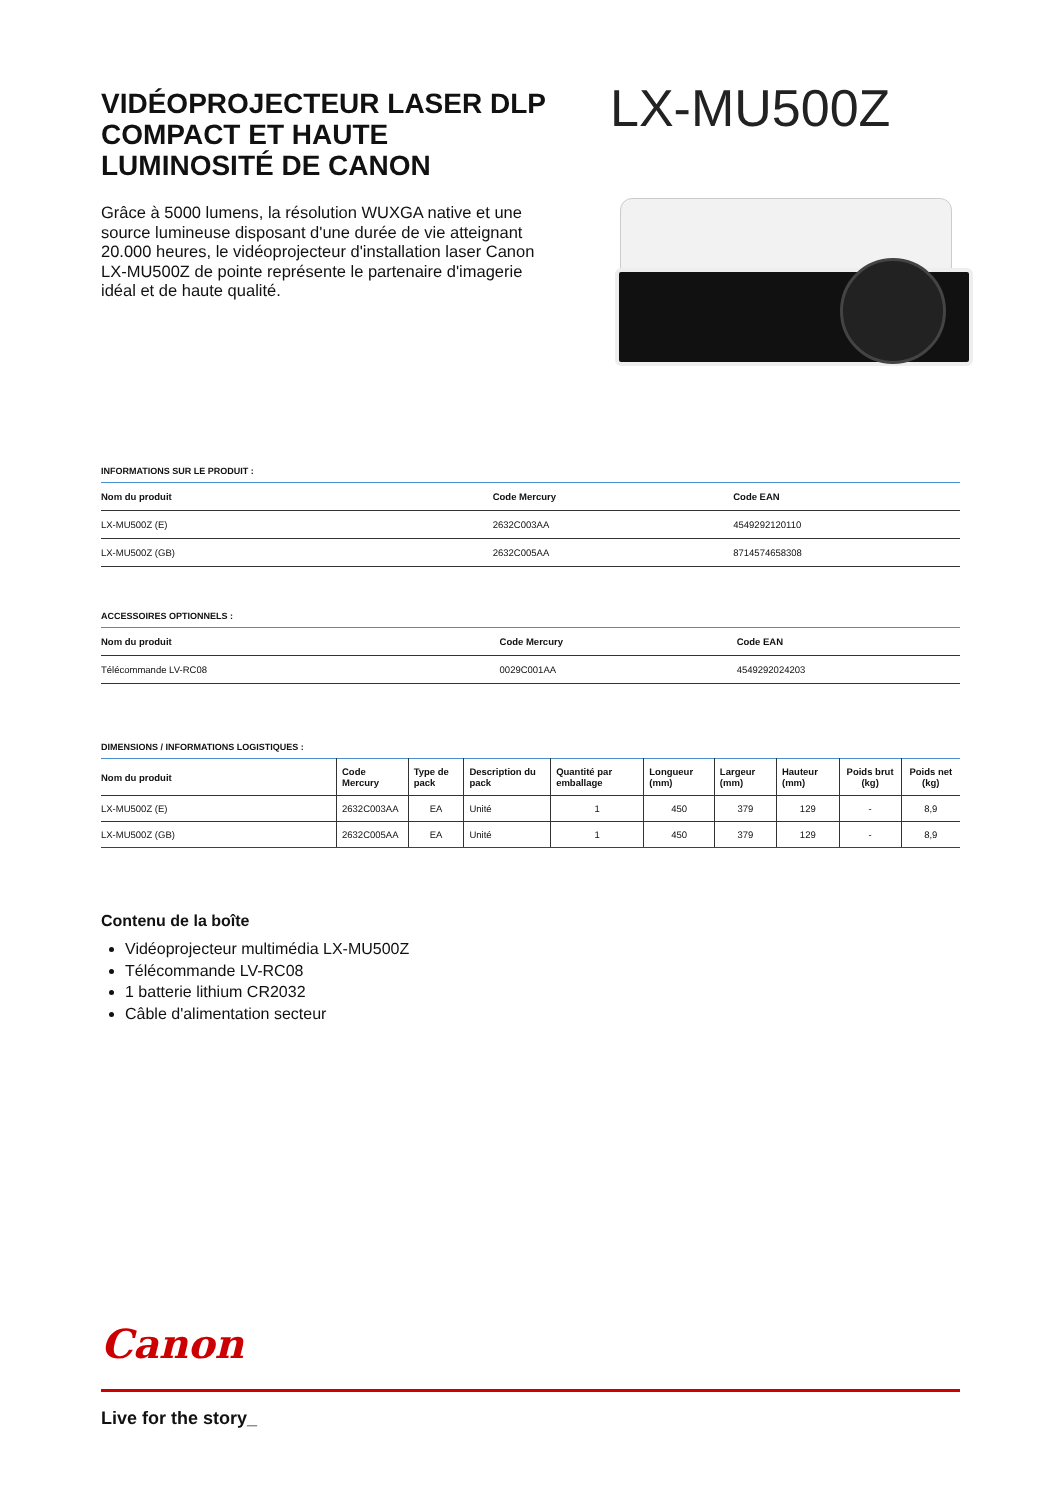VIDÉOPROJECTEUR LASER DLP COMPACT ET HAUTE LUMINOSITÉ DE CANON
Grâce à 5000 lumens, la résolution WUXGA native et une source lumineuse disposant d'une durée de vie atteignant 20.000 heures, le vidéoprojecteur d'installation laser Canon LX-MU500Z de pointe représente le partenaire d'imagerie idéal et de haute qualité.
LX-MU500Z
INFORMATIONS SUR LE PRODUIT :
| Nom du produit | Code Mercury | Code EAN |
| --- | --- | --- |
| LX-MU500Z (E) | 2632C003AA | 4549292120110 |
| LX-MU500Z (GB) | 2632C005AA | 8714574658308 |
ACCESSOIRES OPTIONNELS :
| Nom du produit | Code Mercury | Code EAN |
| --- | --- | --- |
| Télécommande LV-RC08 | 0029C001AA | 4549292024203 |
DIMENSIONS / INFORMATIONS LOGISTIQUES :
| Nom du produit | Code Mercury | Type de pack | Description du pack | Quantité par emballage | Longueur (mm) | Largeur (mm) | Hauteur (mm) | Poids brut (kg) | Poids net (kg) |
| --- | --- | --- | --- | --- | --- | --- | --- | --- | --- |
| LX-MU500Z (E) | 2632C003AA | EA | Unité | 1 | 450 | 379 | 129 | - | 8,9 |
| LX-MU500Z (GB) | 2632C005AA | EA | Unité | 1 | 450 | 379 | 129 | - | 8,9 |
Contenu de la boîte
Vidéoprojecteur multimédia LX-MU500Z
Télécommande LV-RC08
1 batterie lithium CR2032
Câble d'alimentation secteur
Canon
Live for the story_